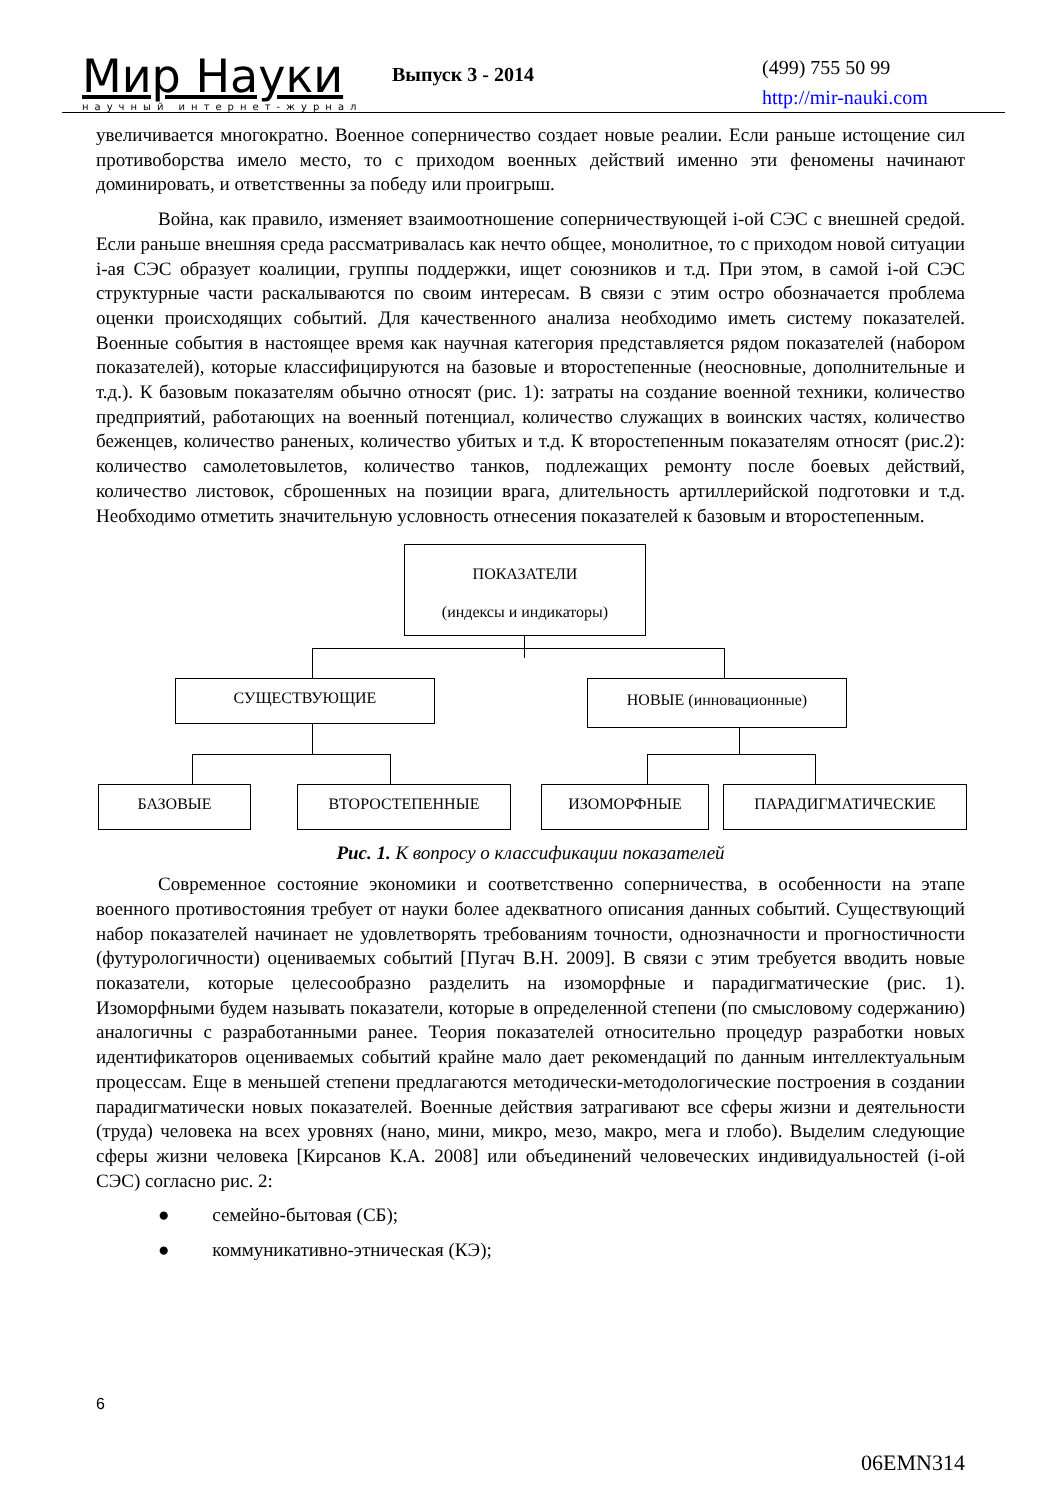Мир Науки
научный интернет-журнал
Выпуск 3 - 2014
(499) 755 50 99
http://mir-nauki.com
увеличивается многократно. Военное соперничество создает новые реалии. Если раньше истощение сил противоборства имело место, то с приходом военных действий именно эти феномены начинают доминировать, и ответственны за победу или проигрыш.
Война, как правило, изменяет взаимоотношение соперничествующей i-ой СЭС с внешней средой. Если раньше внешняя среда рассматривалась как нечто общее, монолитное, то с приходом новой ситуации i-ая СЭС образует коалиции, группы поддержки, ищет союзников и т.д. При этом, в самой i-ой СЭС структурные части раскалываются по своим интересам. В связи с этим остро обозначается проблема оценки происходящих событий. Для качественного анализа необходимо иметь систему показателей. Военные события в настоящее время как научная категория представляется рядом показателей (набором показателей), которые классифицируются на базовые и второстепенные (неосновные, дополнительные и т.д.). К базовым показателям обычно относят (рис. 1): затраты на создание военной техники, количество предприятий, работающих на военный потенциал, количество служащих в воинских частях, количество беженцев, количество раненых, количество убитых и т.д. К второстепенным показателям относят (рис.2): количество самолетовылетов, количество танков, подлежащих ремонту после боевых действий, количество листовок, сброшенных на позиции врага, длительность артиллерийской подготовки и т.д. Необходимо отметить значительную условность отнесения показателей к базовым и второстепенным.
ПОКАЗАТЕЛИ
(индексы и индикаторы)
СУЩЕСТВУЮЩИЕ НОВЫЕ (инновационные)
БАЗОВЫЕ ВТОРОСТЕПЕННЫЕ ИЗОМОРФНЫЕ ПАРАДИГМАТИЧЕСКИЕ
Рис. 1. К вопросу о классификации показателей
Современное состояние экономики и соответственно соперничества, в особенности на этапе военного противостояния требует от науки более адекватного описания данных событий. Существующий набор показателей начинает не удовлетворять требованиям точности, однозначности и прогностичности (футурологичности) оцениваемых событий [Пугач В.Н. 2009]. В связи с этим требуется вводить новые показатели, которые целесообразно разделить на изоморфные и парадигматические (рис. 1). Изоморфными будем называть показатели, которые в определенной степени (по смысловому содержанию) аналогичны с разработанными ранее. Теория показателей относительно процедур разработки новых идентификаторов оцениваемых событий крайне мало дает рекомендаций по данным интеллектуальным процессам. Еще в меньшей степени предлагаются методически-методологические построения в создании парадигматически новых показателей. Военные действия затрагивают все сферы жизни и деятельности (труда) человека на всех уровнях (нано, мини, микро, мезо, макро, мега и глобо). Выделим следующие сферы жизни человека [Кирсанов К.А. 2008] или объединений человеческих индивидуальностей (i-ой СЭС) согласно рис. 2:
● семейно-бытовая (СБ);
● коммуникативно-этническая (КЭ);
6
06EMN314